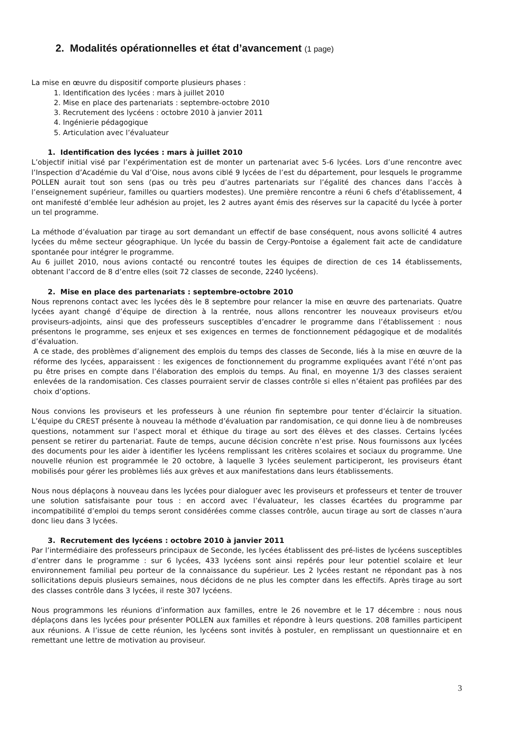2. Modalités opérationnelles et état d’avancement (1 page)
La mise en œuvre du dispositif comporte plusieurs phases :
1. Identification des lycées : mars à juillet 2010
2. Mise en place des partenariats : septembre-octobre 2010
3. Recrutement des lycéens : octobre 2010 à janvier 2011
4. Ingénierie pédagogique
5. Articulation avec l’évaluateur
1. Identification des lycées : mars à juillet 2010
L’objectif initial visé par l’expérimentation est de monter un partenariat avec 5-6 lycées. Lors d’une rencontre avec l’Inspection d’Académie du Val d’Oise, nous avons ciblé 9 lycées de l’est du département, pour lesquels le programme POLLEN aurait tout son sens (pas ou très peu d’autres partenariats sur l’égalité des chances dans l’accès à l’enseignement supérieur, familles ou quartiers modestes). Une première rencontre a réuni 6 chefs d’établissement, 4 ont manifesté d’emblée leur adhésion au projet, les 2 autres ayant émis des réserves sur la capacité du lycée à porter un tel programme.
La méthode d’évaluation par tirage au sort demandant un effectif de base conséquent, nous avons sollicité 4 autres lycées du même secteur géographique. Un lycée du bassin de Cergy-Pontoise a également fait acte de candidature spontanée pour intégrer le programme.
Au 6 juillet 2010, nous avions contacté ou rencontré toutes les équipes de direction de ces 14 établissements, obtenant l’accord de 8 d’entre elles (soit 72 classes de seconde, 2240 lycéens).
2. Mise en place des partenariats : septembre-octobre 2010
Nous reprenons contact avec les lycées dès le 8 septembre pour relancer la mise en œuvre des partenariats. Quatre lycées ayant changé d’équipe de direction à la rentrée, nous allons rencontrer les nouveaux proviseurs et/ou proviseurs-adjoints, ainsi que des professeurs susceptibles d’encadrer le programme dans l’établissement : nous présentons le programme, ses enjeux et ses exigences en termes de fonctionnement pédagogique et de modalités d’évaluation.
A ce stade, des problèmes d’alignement des emplois du temps des classes de Seconde, liés à la mise en œuvre de la réforme des lycées, apparaissent : les exigences de fonctionnement du programme expliquées avant l’été n’ont pas pu être prises en compte dans l’élaboration des emplois du temps. Au final, en moyenne 1/3 des classes seraient enlevées de la randomisation. Ces classes pourraient servir de classes contrôle si elles n’étaient pas profilées par des choix d’options.
Nous convions les proviseurs et les professeurs à une réunion fin septembre pour tenter d’éclaircir la situation. L’équipe du CREST présente à nouveau la méthode d’évaluation par randomisation, ce qui donne lieu à de nombreuses questions, notamment sur l’aspect moral et éthique du tirage au sort des élèves et des classes. Certains lycées pensent se retirer du partenariat. Faute de temps, aucune décision concrète n’est prise. Nous fournissons aux lycées des documents pour les aider à identifier les lycéens remplissant les critères scolaires et sociaux du programme. Une nouvelle réunion est programmée le 20 octobre, à laquelle 3 lycées seulement participeront, les proviseurs étant mobilisés pour gérer les problèmes liés aux grèves et aux manifestations dans leurs établissements.
Nous nous déplaçons à nouveau dans les lycées pour dialoguer avec les proviseurs et professeurs et tenter de trouver une solution satisfaisante pour tous : en accord avec l’évaluateur, les classes écartées du programme par incompatibilité d’emploi du temps seront considérées comme classes contrôle, aucun tirage au sort de classes n’aura donc lieu dans 3 lycées.
3. Recrutement des lycéens : octobre 2010 à janvier 2011
Par l’intermédiaire des professeurs principaux de Seconde, les lycées établissent des pré-listes de lycéens susceptibles d’entrer dans le programme : sur 6 lycées, 433 lycéens sont ainsi repérés pour leur potentiel scolaire et leur environnement familial peu porteur de la connaissance du supérieur. Les 2 lycées restant ne répondant pas à nos sollicitations depuis plusieurs semaines, nous décidons de ne plus les compter dans les effectifs. Après tirage au sort des classes contrôle dans 3 lycées, il reste 307 lycéens.
Nous programmons les réunions d’information aux familles, entre le 26 novembre et le 17 décembre : nous nous déplaçons dans les lycées pour présenter POLLEN aux familles et répondre à leurs questions. 208 familles participent aux réunions. A l’issue de cette réunion, les lycéens sont invités à postuler, en remplissant un questionnaire et en remettant une lettre de motivation au proviseur.
3